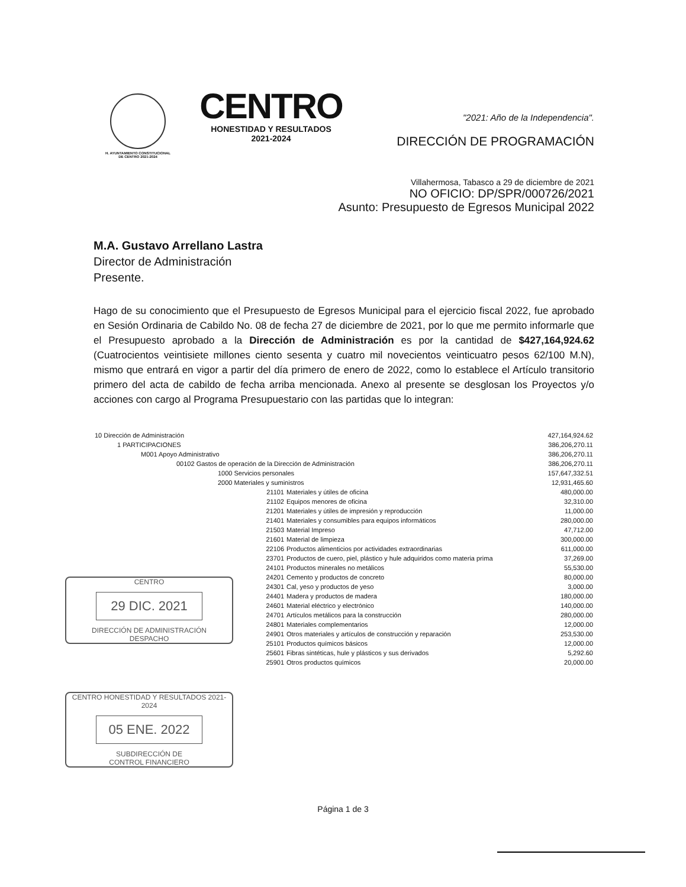H. AYUNTAMIENTO CONSTITUCIONAL
DE CENTRO 2021-2024
CENTRO
HONESTIDAD Y RESULTADOS
2021-2024
"2021: Año de la Independencia".
DIRECCIÓN DE PROGRAMACIÓN
Villahermosa, Tabasco a 29 de diciembre de 2021
NO OFICIO: DP/SPR/000726/2021
Asunto: Presupuesto de Egresos Municipal 2022
M.A. Gustavo Arrellano Lastra
Director de Administración
Presente.
Hago de su conocimiento que el Presupuesto de Egresos Municipal para el ejercicio fiscal 2022, fue aprobado en Sesión Ordinaria de Cabildo No. 08 de fecha 27 de diciembre de 2021, por lo que me permito informarle que el Presupuesto aprobado a la Dirección de Administración es por la cantidad de $427,164,924.62 (Cuatrocientos veintisiete millones ciento sesenta y cuatro mil novecientos veinticuatro pesos 62/100 M.N), mismo que entrará en vigor a partir del día primero de enero de 2022, como lo establece el Artículo transitorio primero del acta de cabildo de fecha arriba mencionada. Anexo al presente se desglosan los Proyectos y/o acciones con cargo al Programa Presupuestario con las partidas que lo integran:
| 10 Dirección de Administración | | 427,164,924.62 |
| 1 PARTICIPACIONES | | 386,206,270.11 |
| M001 Apoyo Administrativo | | 386,206,270.11 |
| 00102 Gastos de operación de la Dirección de Administración | | 386,206,270.11 |
| 1000 Servicios personales | | 157,647,332.51 |
| 2000 Materiales y suministros | | 12,931,465.60 |
| 21101 | Materiales y útiles de oficina | 480,000.00 |
| 21102 | Equipos menores de oficina | 32,310.00 |
| 21201 | Materiales y útiles de impresión y reproducción | 11,000.00 |
| 21401 | Materiales y consumibles para equipos informáticos | 280,000.00 |
| 21503 | Material Impreso | 47,712.00 |
| 21601 | Material de limpieza | 300,000.00 |
| 22106 | Productos alimenticios por actividades extraordinarias | 611,000.00 |
| 23701 | Productos de cuero, piel, plástico y hule adquiridos como materia prima | 37,269.00 |
| 24101 | Productos minerales no metálicos | 55,530.00 |
| 24201 | Cemento y productos de concreto | 80,000.00 |
| 24301 | Cal, yeso y productos de yeso | 3,000.00 |
| 24401 | Madera y productos de madera | 180,000.00 |
| 24601 | Material eléctrico y electrónico | 140,000.00 |
| 24701 | Artículos metálicos para la construcción | 280,000.00 |
| 24801 | Materiales complementarios | 12,000.00 |
| 24901 | Otros materiales y artículos de construcción y reparación | 253,530.00 |
| 25101 | Productos químicos básicos | 12,000.00 |
| 25601 | Fibras sintéticas, hule y plásticos y sus derivados | 5,292.60 |
| 25901 | Otros productos químicos | 20,000.00 |
Página 1 de 3
CENTRO
29 DIC. 2021
DIRECCIÓN DE ADMINISTRACIÓN
DESPACHO
CENTRO HONESTIDAD Y RESULTADOS 2021-2024
05 ENE. 2022
SUBDIRECCIÓN DE
CONTROL FINANCIERO